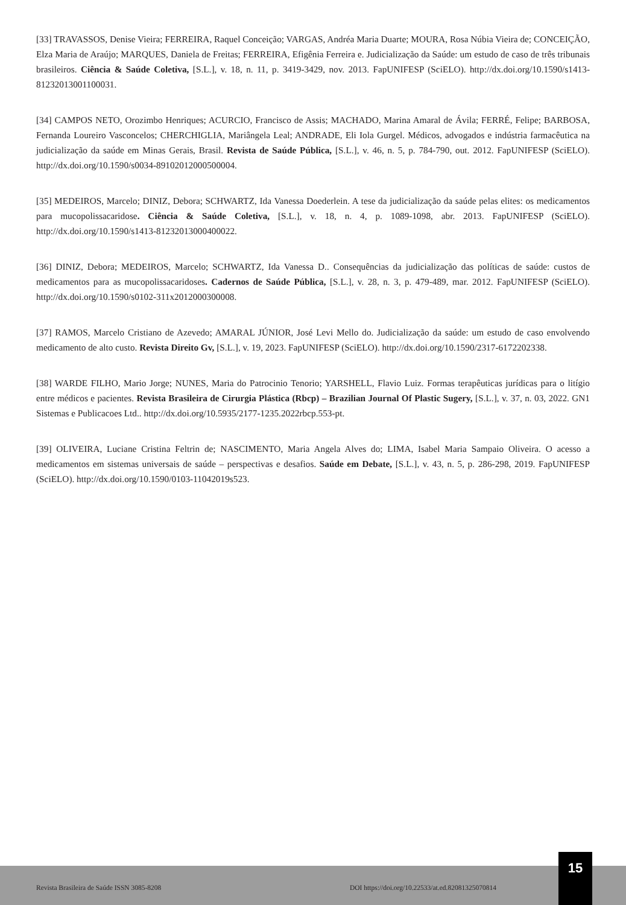[33] TRAVASSOS, Denise Vieira; FERREIRA, Raquel Conceição; VARGAS, Andréa Maria Duarte; MOURA, Rosa Núbia Vieira de; CONCEIÇÃO, Elza Maria de Araújo; MARQUES, Daniela de Freitas; FERREIRA, Efigênia Ferreira e. Judicialização da Saúde: um estudo de caso de três tribunais brasileiros. Ciência & Saúde Coletiva, [S.L.], v. 18, n. 11, p. 3419-3429, nov. 2013. FapUNIFESP (SciELO). http://dx.doi.org/10.1590/s1413-81232013001100031.
[34] CAMPOS NETO, Orozimbo Henriques; ACURCIO, Francisco de Assis; MACHADO, Marina Amaral de Ávila; FERRÉ, Felipe; BARBOSA, Fernanda Loureiro Vasconcelos; CHERCHIGLIA, Mariângela Leal; ANDRADE, Eli Iola Gurgel. Médicos, advogados e indústria farmacêutica na judicialização da saúde em Minas Gerais, Brasil. Revista de Saúde Pública, [S.L.], v. 46, n. 5, p. 784-790, out. 2012. FapUNIFESP (SciELO). http://dx.doi.org/10.1590/s0034-89102012000500004.
[35] MEDEIROS, Marcelo; DINIZ, Debora; SCHWARTZ, Ida Vanessa Doederlein. A tese da judicialização da saúde pelas elites: os medicamentos para mucopolissacaridose. Ciência & Saúde Coletiva, [S.L.], v. 18, n. 4, p. 1089-1098, abr. 2013. FapUNIFESP (SciELO). http://dx.doi.org/10.1590/s1413-81232013000400022.
[36] DINIZ, Debora; MEDEIROS, Marcelo; SCHWARTZ, Ida Vanessa D.. Consequências da judicialização das políticas de saúde: custos de medicamentos para as mucopolissacaridoses. Cadernos de Saúde Pública, [S.L.], v. 28, n. 3, p. 479-489, mar. 2012. FapUNIFESP (SciELO). http://dx.doi.org/10.1590/s0102-311x2012000300008.
[37] RAMOS, Marcelo Cristiano de Azevedo; AMARAL JÚNIOR, José Levi Mello do. Judicialização da saúde: um estudo de caso envolvendo medicamento de alto custo. Revista Direito Gv, [S.L.], v. 19, 2023. FapUNIFESP (SciELO). http://dx.doi.org/10.1590/2317-6172202338.
[38] WARDE FILHO, Mario Jorge; NUNES, Maria do Patrocinio Tenorio; YARSHELL, Flavio Luiz. Formas terapêuticas jurídicas para o litígio entre médicos e pacientes. Revista Brasileira de Cirurgia Plástica (Rbcp) – Brazilian Journal Of Plastic Sugery, [S.L.], v. 37, n. 03, 2022. GN1 Sistemas e Publicacoes Ltd.. http://dx.doi.org/10.5935/2177-1235.2022rbcp.553-pt.
[39] OLIVEIRA, Luciane Cristina Feltrin de; NASCIMENTO, Maria Angela Alves do; LIMA, Isabel Maria Sampaio Oliveira. O acesso a medicamentos em sistemas universais de saúde – perspectivas e desafios. Saúde em Debate, [S.L.], v. 43, n. 5, p. 286-298, 2019. FapUNIFESP (SciELO). http://dx.doi.org/10.1590/0103-11042019s523.
Revista Brasileira de Saúde ISSN 3085-8208 DOI https://doi.org/10.22533/at.ed.82081325070814
15